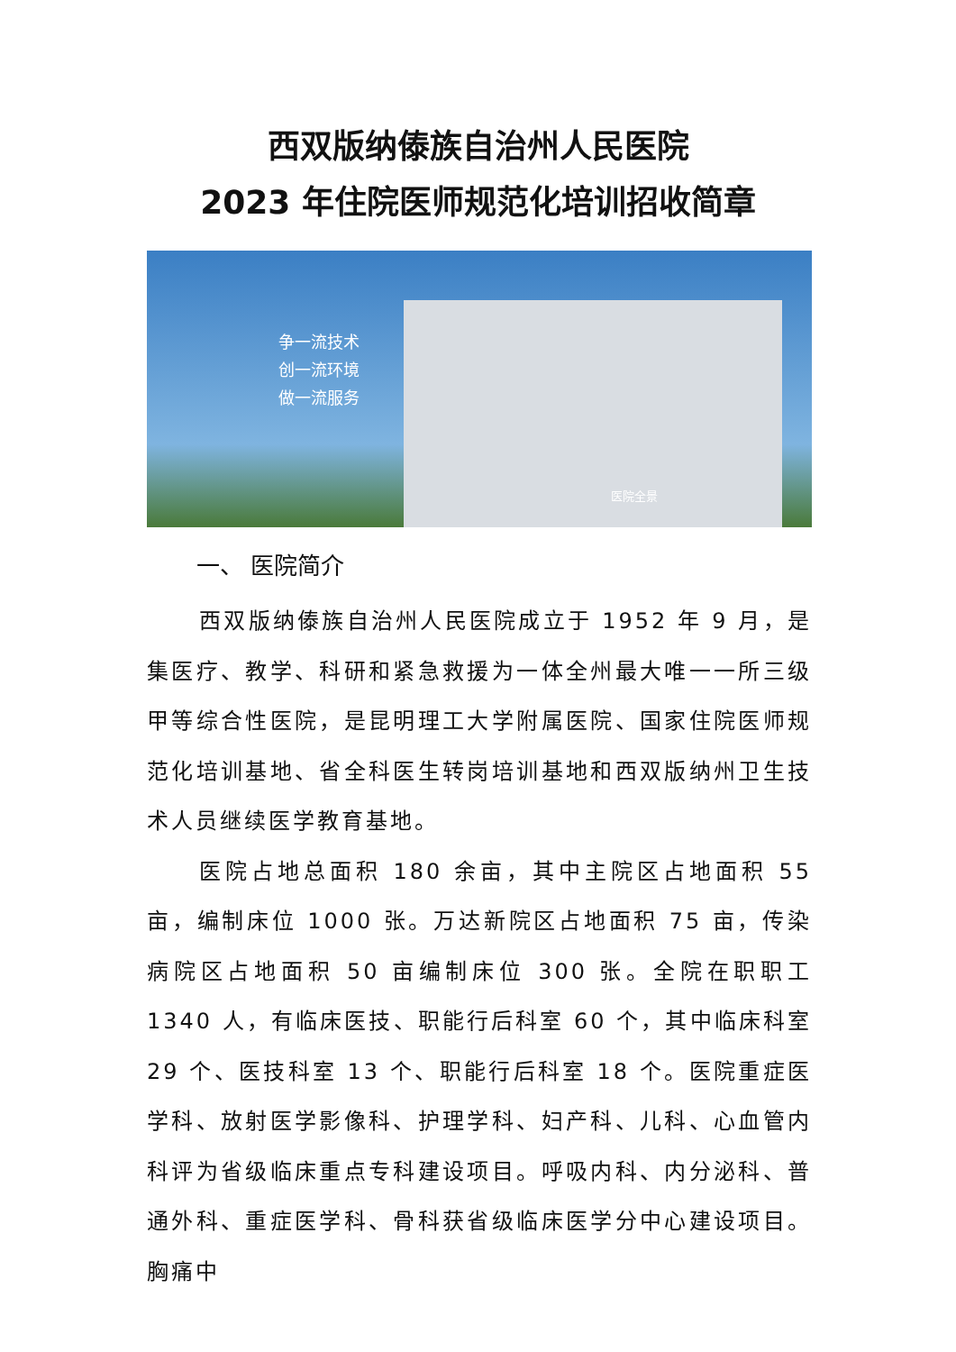西双版纳傣族自治州人民医院
2023 年住院医师规范化培训招收简章
争一流技术
创一流环境
做一流服务
医院全景
一、 医院简介
西双版纳傣族自治州人民医院成立于 1952 年 9 月，是集医疗、教学、科研和紧急救援为一体全州最大唯一一所三级甲等综合性医院，是昆明理工大学附属医院、国家住院医师规范化培训基地、省全科医生转岗培训基地和西双版纳州卫生技术人员继续医学教育基地。
医院占地总面积 180 余亩，其中主院区占地面积 55 亩，编制床位 1000 张。万达新院区占地面积 75 亩，传染病院区占地面积 50 亩编制床位 300 张。全院在职职工 1340 人，有临床医技、职能行后科室 60 个，其中临床科室 29 个、医技科室 13 个、职能行后科室 18 个。医院重症医学科、放射医学影像科、护理学科、妇产科、儿科、心血管内科评为省级临床重点专科建设项目。呼吸内科、内分泌科、普通外科、重症医学科、骨科获省级临床医学分中心建设项目。胸痛中